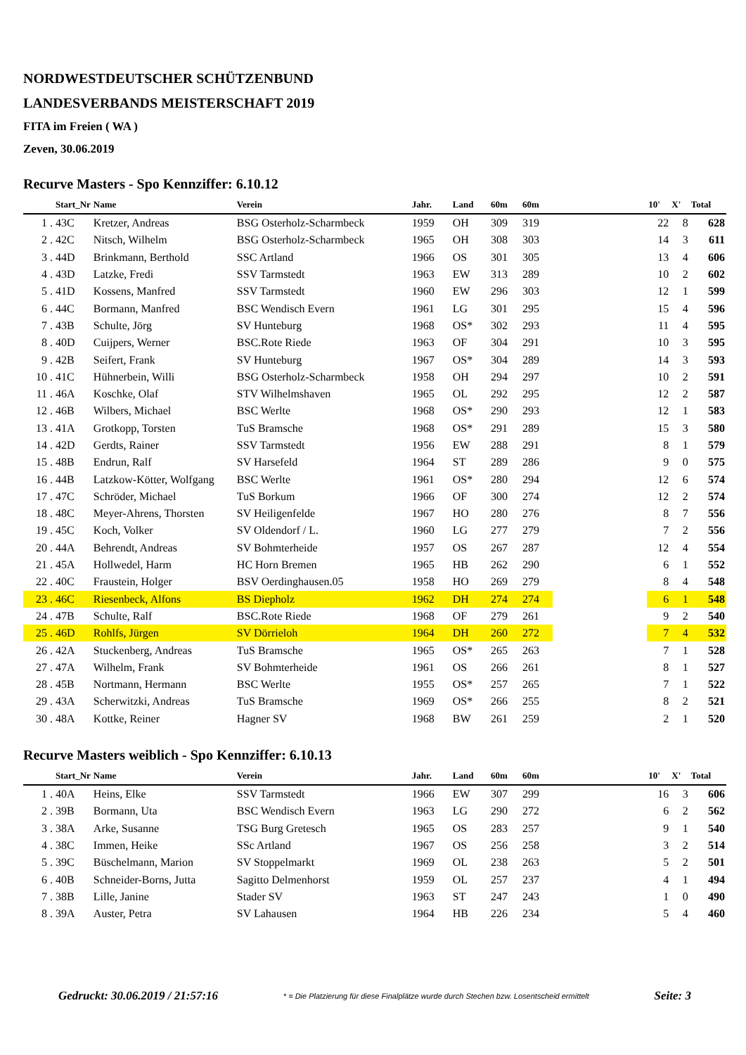NORDWESTDEUTSCHER SCHÜTZENBUND
LANDESVERBANDS MEISTERSCHAFT 2019
FITA im Freien ( WA )
Zeven, 30.06.2019
Recurve Masters - Spo Kennziffer: 6.10.12
| | Start_Nr | Name | Verein | Jahr. | Land | 60m | 60m | | 10' | X' | Total |
| --- | --- | --- | --- | --- | --- | --- | --- | --- | --- | --- | --- |
| 1 . | 43C | Kretzer, Andreas | BSG Osterholz-Scharmbeck | 1959 | OH | 309 | 319 | | 22 | 8 | 628 |
| 2 . | 42C | Nitsch, Wilhelm | BSG Osterholz-Scharmbeck | 1965 | OH | 308 | 303 | | 14 | 3 | 611 |
| 3 . | 44D | Brinkmann, Berthold | SSC Artland | 1966 | OS | 301 | 305 | | 13 | 4 | 606 |
| 4 . | 43D | Latzke, Fredi | SSV Tarmstedt | 1963 | EW | 313 | 289 | | 10 | 2 | 602 |
| 5 . | 41D | Kossens, Manfred | SSV Tarmstedt | 1960 | EW | 296 | 303 | | 12 | 1 | 599 |
| 6 . | 44C | Bormann, Manfred | BSC Wendisch Evern | 1961 | LG | 301 | 295 | | 15 | 4 | 596 |
| 7 . | 43B | Schulte, Jörg | SV Hunteburg | 1968 | OS* | 302 | 293 | | 11 | 4 | 595 |
| 8 . | 40D | Cuijpers, Werner | BSC.Rote Riede | 1963 | OF | 304 | 291 | | 10 | 3 | 595 |
| 9 . | 42B | Seifert, Frank | SV Hunteburg | 1967 | OS* | 304 | 289 | | 14 | 3 | 593 |
| 10 . | 41C | Hühnerbein, Willi | BSG Osterholz-Scharmbeck | 1958 | OH | 294 | 297 | | 10 | 2 | 591 |
| 11 . | 46A | Koschke, Olaf | STV Wilhelmshaven | 1965 | OL | 292 | 295 | | 12 | 2 | 587 |
| 12 . | 46B | Wilbers, Michael | BSC Werlte | 1968 | OS* | 290 | 293 | | 12 | 1 | 583 |
| 13 . | 41A | Grotkopp, Torsten | TuS Bramsche | 1968 | OS* | 291 | 289 | | 15 | 3 | 580 |
| 14 . | 42D | Gerdts, Rainer | SSV Tarmstedt | 1956 | EW | 288 | 291 | | 8 | 1 | 579 |
| 15 . | 48B | Endrun, Ralf | SV Harsefeld | 1964 | ST | 289 | 286 | | 9 | 0 | 575 |
| 16 . | 44B | Latzkow-Kötter, Wolfgang | BSC Werlte | 1961 | OS* | 280 | 294 | | 12 | 6 | 574 |
| 17 . | 47C | Schröder, Michael | TuS Borkum | 1966 | OF | 300 | 274 | | 12 | 2 | 574 |
| 18 . | 48C | Meyer-Ahrens, Thorsten | SV Heiligenfelde | 1967 | HO | 280 | 276 | | 8 | 7 | 556 |
| 19 . | 45C | Koch, Volker | SV Oldendorf / L. | 1960 | LG | 277 | 279 | | 7 | 2 | 556 |
| 20 . | 44A | Behrendt, Andreas | SV Bohmterheide | 1957 | OS | 267 | 287 | | 12 | 4 | 554 |
| 21 . | 45A | Hollwedel, Harm | HC Horn Bremen | 1965 | HB | 262 | 290 | | 6 | 1 | 552 |
| 22 . | 40C | Fraustein, Holger | BSV Oerdinghausen.05 | 1958 | HO | 269 | 279 | | 8 | 4 | 548 |
| 23 . | 46C | Riesenbeck, Alfons | BS Diepholz | 1962 | DH | 274 | 274 | | 6 | 1 | 548 |
| 24 . | 47B | Schulte, Ralf | BSC.Rote Riede | 1968 | OF | 279 | 261 | | 9 | 2 | 540 |
| 25 . | 46D | Rohlfs, Jürgen | SV Dörrieloh | 1964 | DH | 260 | 272 | | 7 | 4 | 532 |
| 26 . | 42A | Stuckenberg, Andreas | TuS Bramsche | 1965 | OS* | 265 | 263 | | 7 | 1 | 528 |
| 27 . | 47A | Wilhelm, Frank | SV Bohmterheide | 1961 | OS | 266 | 261 | | 8 | 1 | 527 |
| 28 . | 45B | Nortmann, Hermann | BSC Werlte | 1955 | OS* | 257 | 265 | | 7 | 1 | 522 |
| 29 . | 43A | Scherwitzki, Andreas | TuS Bramsche | 1969 | OS* | 266 | 255 | | 8 | 2 | 521 |
| 30 . | 48A | Kottke, Reiner | Hagner SV | 1968 | BW | 261 | 259 | | 2 | 1 | 520 |
Recurve Masters weiblich - Spo Kennziffer: 6.10.13
| | Start_Nr | Name | Verein | Jahr. | Land | 60m | 60m | | 10' | X' | Total |
| --- | --- | --- | --- | --- | --- | --- | --- | --- | --- | --- | --- |
| 1 . | 40A | Heins, Elke | SSV Tarmstedt | 1966 | EW | 307 | 299 | | 16 | 3 | 606 |
| 2 . | 39B | Bormann, Uta | BSC Wendisch Evern | 1963 | LG | 290 | 272 | | 6 | 2 | 562 |
| 3 . | 38A | Arke, Susanne | TSG Burg Gretesch | 1965 | OS | 283 | 257 | | 9 | 1 | 540 |
| 4 . | 38C | Immen, Heike | SSc Artland | 1967 | OS | 256 | 258 | | 3 | 2 | 514 |
| 5 . | 39C | Büschelmann, Marion | SV Stoppelmarkt | 1969 | OL | 238 | 263 | | 5 | 2 | 501 |
| 6 . | 40B | Schneider-Borns, Jutta | Sagitto Delmenhorst | 1959 | OL | 257 | 237 | | 4 | 1 | 494 |
| 7 . | 38B | Lille, Janine | Stader SV | 1963 | ST | 247 | 243 | | 1 | 0 | 490 |
| 8 . | 39A | Auster, Petra | SV Lahausen | 1964 | HB | 226 | 234 | | 5 | 4 | 460 |
Gedruckt: 30.06.2019 / 21:57:16 * = Die Platzierung für diese Finalplätze wurde durch Stechen bzw. Losentscheid ermittelt Seite: 3